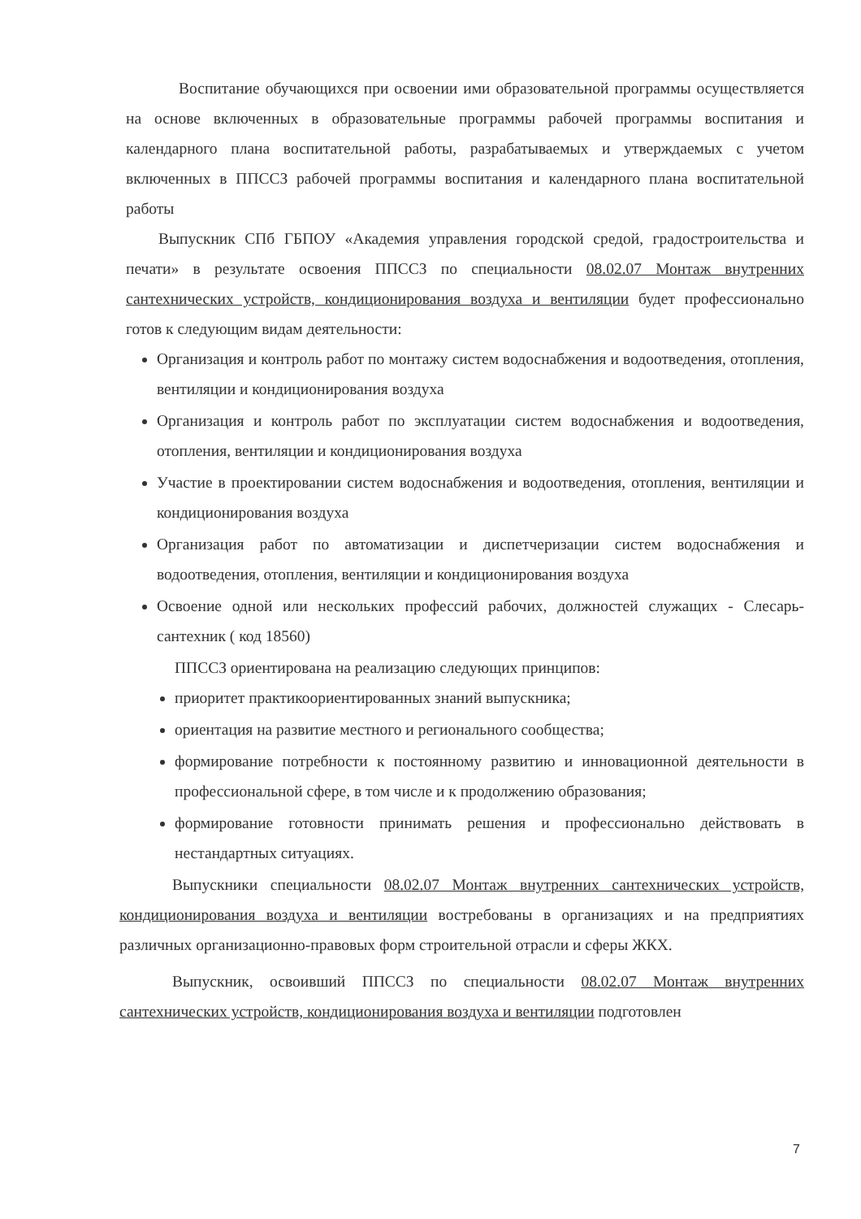Воспитание обучающихся при освоении ими образовательной программы осуществляется на основе включенных в образовательные программы рабочей программы воспитания и календарного плана воспитательной работы, разрабатываемых и утверждаемых с учетом включенных в ППССЗ рабочей программы воспитания и календарного плана воспитательной работы
Выпускник СПб ГБПОУ «Академия управления городской средой, градостроительства и печати» в результате освоения ППССЗ по специальности 08.02.07 Монтаж внутренних сантехнических устройств, кондиционирования воздуха и вентиляции будет профессионально готов к следующим видам деятельности:
Организация и контроль работ по монтажу систем водоснабжения и водоотведения, отопления, вентиляции и кондиционирования воздуха
Организация и контроль работ по эксплуатации систем водоснабжения и водоотведения, отопления, вентиляции и кондиционирования воздуха
Участие в проектировании систем водоснабжения и водоотведения, отопления, вентиляции и кондиционирования воздуха
Организация работ по автоматизации и диспетчеризации систем водоснабжения и водоотведения, отопления, вентиляции и кондиционирования воздуха
Освоение одной или нескольких профессий рабочих, должностей служащих - Слесарь-сантехник ( код 18560)
ППССЗ ориентирована на реализацию следующих принципов:
приоритет практикоориентированных знаний выпускника;
ориентация на развитие местного и регионального сообщества;
формирование потребности к постоянному развитию и инновационной деятельности в профессиональной сфере, в том числе и к продолжению образования;
формирование готовности принимать решения и профессионально действовать в нестандартных ситуациях.
Выпускники специальности 08.02.07 Монтаж внутренних сантехнических устройств, кондиционирования воздуха и вентиляции востребованы в организациях и на предприятиях различных организационно-правовых форм строительной отрасли и сферы ЖКХ.
Выпускник, освоивший ППССЗ по специальности 08.02.07 Монтаж внутренних сантехнических устройств, кондиционирования воздуха и вентиляции подготовлен
7